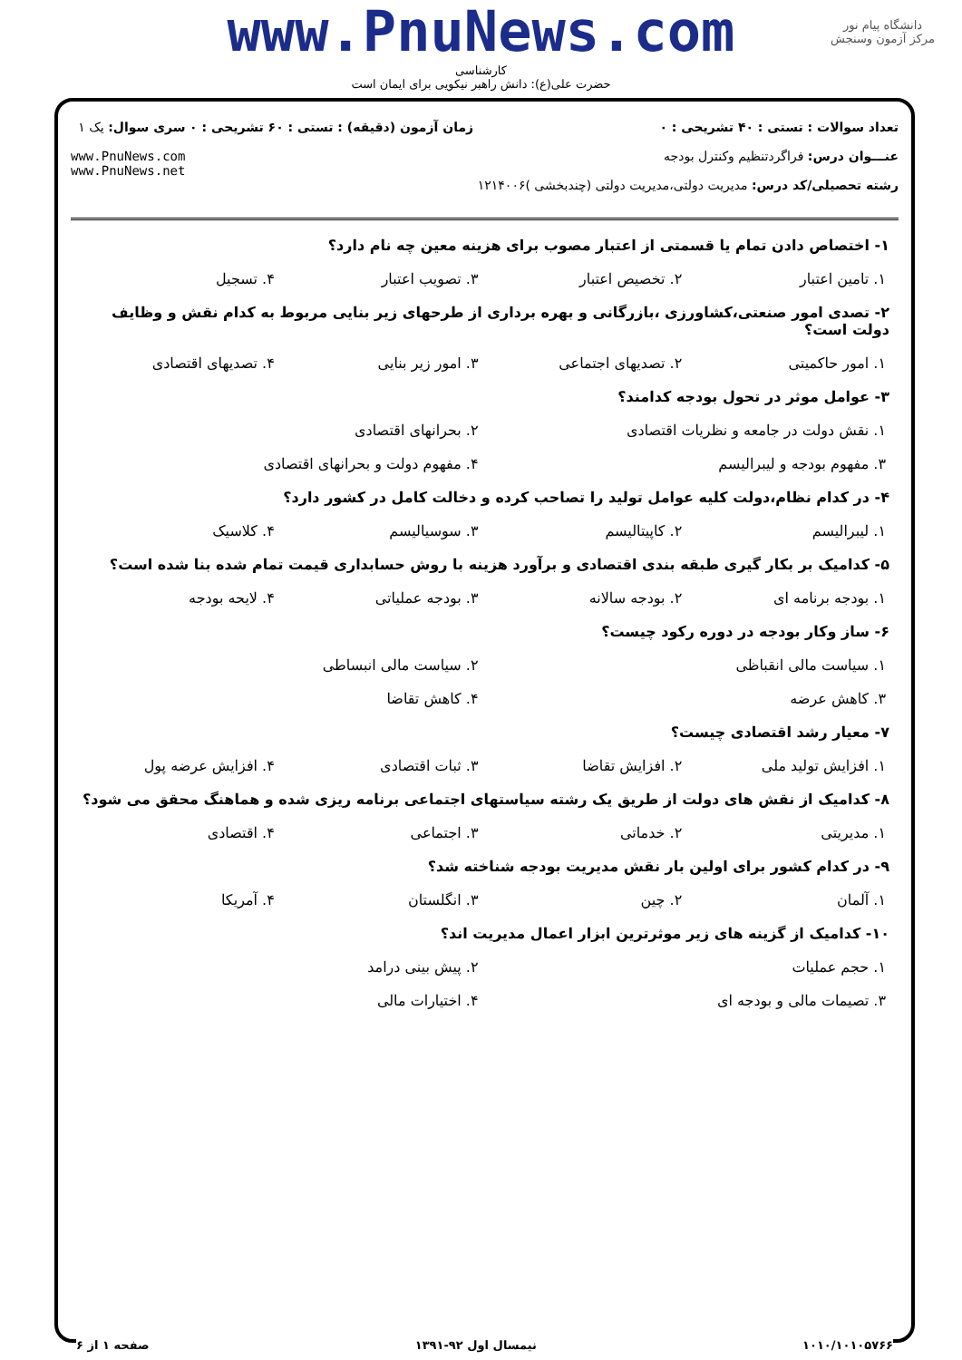دانشگاه پیام نور
مرکز آزمون وسنجش
www.PnuNews.com
کارشناسی
حضرت علی(ع): دانش راهبر نیکویی برای ایمان است
تعداد سوالات : تستی : ۴۰ تشریحی : ۰
عنـــوان درس: فراگردتنظیم وکنترل بودجه
رشته تحصیلی/کد درس: مدیریت دولتی،مدیریت دولتی (چندبخشی )۱۲۱۴۰۰۶
زمان آزمون (دقیقه) : تستی : ۶۰ تشریحی : ۰
سری سوال: یک ۱
www.PnuNews.com
www.PnuNews.net
۱- اختصاص دادن تمام یا قسمتی از اعتبار مصوب برای هزینه معین چه نام دارد؟
۱. تامین اعتبار ۲. تخصیص اعتبار ۳. تصویب اعتبار ۴. تسجیل
۲- تصدی امور صنعتی،کشاورزی ،بازرگانی و بهره برداری از طرحهای زیر بنایی مربوط به کدام نقش و وظایف دولت است؟
۱. امور حاکمیتی ۲. تصدیهای اجتماعی ۳. امور زیر بنایی ۴. تصدیهای اقتصادی
۳- عوامل موثر در تحول بودجه کدامند؟
۱. نقش دولت در جامعه و نظریات اقتصادی ۲. بحرانهای اقتصادی
۳. مفهوم بودجه و لیبرالیسم ۴. مفهوم دولت و بحرانهای اقتصادی
۴- در کدام نظام،دولت کلیه عوامل تولید را تصاحب کرده و دخالت کامل در کشور دارد؟
۱. لیبرالیسم ۲. کاپیتالیسم ۳. سوسیالیسم ۴. کلاسیک
۵- کدامیک بر بکار گیری طبقه بندی اقتصادی و برآورد هزینه با روش حسابداری قیمت تمام شده بنا شده است؟
۱. بودجه برنامه ای ۲. بودجه سالانه ۳. بودجه عملیاتی ۴. لایحه بودجه
۶- ساز وکار بودجه در دوره رکود چیست؟
۱. سیاست مالی انقباظی ۲. سیاست مالی انبساطی
۳. کاهش عرضه ۴. کاهش تقاضا
۷- معیار رشد اقتصادی چیست؟
۱. افزایش تولید ملی ۲. افزایش تقاضا ۳. ثبات اقتصادی ۴. افزایش عرضه پول
۸- کدامیک از نقش های دولت از طریق یک رشته سیاستهای اجتماعی برنامه ریزی شده و هماهنگ محقق می شود؟
۱. مدیریتی ۲. خدماتی ۳. اجتماعی ۴. اقتصادی
۹- در کدام کشور برای اولین بار نقش مدیریت بودجه شناخته شد؟
۱. آلمان ۲. چین ۳. انگلستان ۴. آمریکا
۱۰- کدامیک از گزینه های زیر موثرترین ابزار اعمال مدیریت اند؟
۱. حجم عملیات ۲. پیش بینی درامد
۳. تصیمات مالی و بودجه ای ۴. اختیارات مالی
۱۰۱۰/۱۰۱۰۵۷۶۶ نیمسال اول ۹۲-۱۳۹۱ صفحه ۱ از ۶